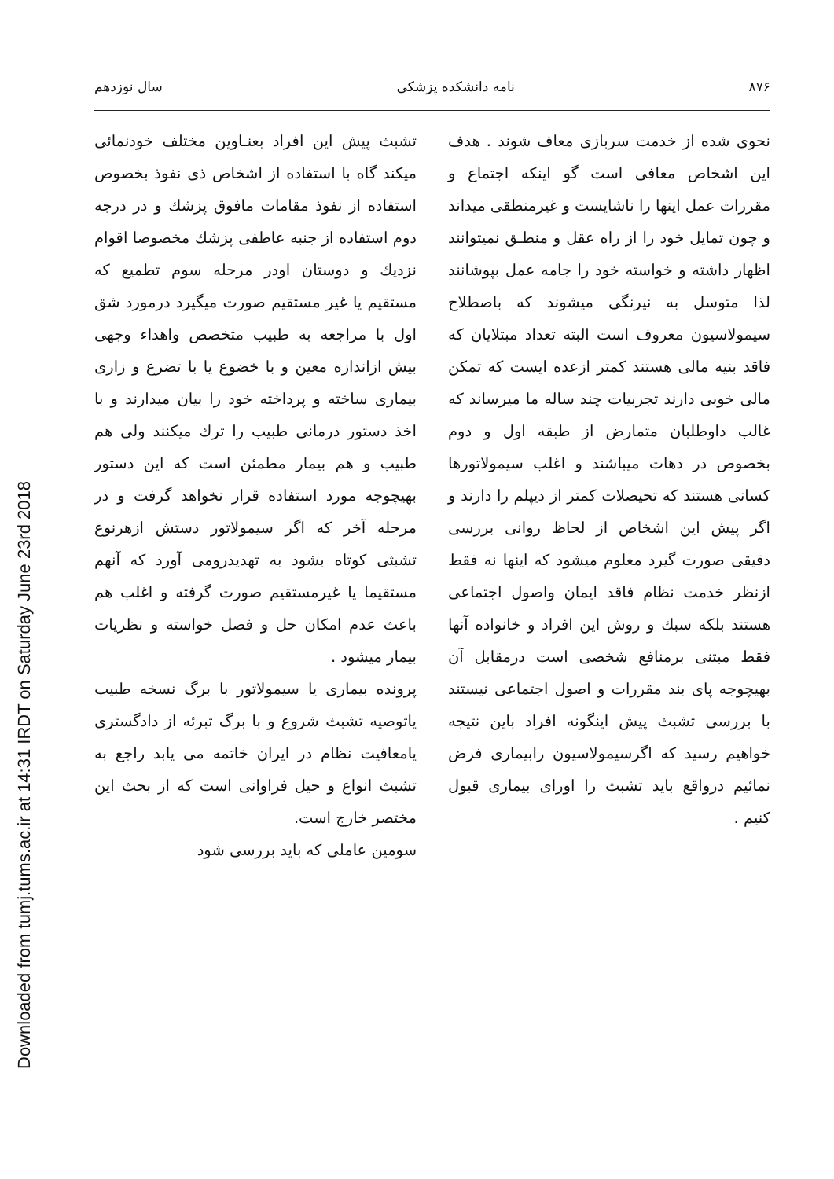Downloaded from tumj.tums.ac.ir at 14:31 IRDT on Saturday June 23rd 2018
۸۷۶ نامه دانشکده پزشکی سال نوزدهم
نحوی شده از خدمت سربازی معاف شوند . هدف این اشخاص معافی است گو اینکه اجتماع و مقررات عمل اینها را ناشایست و غیرمنطقی میداند و چون تمایل خود را از راه عقل و منطـق نمیتوانند اظهار داشته و خواسته خود را جامه عمل بپوشانند لذا متوسل به نیرنگی میشوند که باصطلاح سیمولاسیون معروف است البته تعداد مبتلایان که فاقد بنیه مالی هستند کمتر ازعده ایست که تمکن مالی خوبی دارند تجربیات چند ساله ما میرساند که غالب داوطلبان متمارض از طبقه اول و دوم بخصوص در دهات میباشند و اغلب سیمولاتورها کسانی هستند که تحیصلات کمتر از دیپلم را دارند و اگر پیش این اشخاص از لحاظ روانی بررسی دقیقی صورت گیرد معلوم میشود که اینها نه فقط ازنظر خدمت نظام فاقد ایمان واصول اجتماعی هستند بلکه سبك و روش این افراد و خانواده آنها فقط مبتنی برمنافع شخصی است درمقابل آن بهیچوجه پای بند مقررات و اصول اجتماعی نیستند با بررسی تشبث پیش اینگونه افراد باین نتیجه خواهیم رسید که اگرسیمولاسیون رابیماری فرض نمائیم درواقع باید تشبث را اورای بیماری قبول کنیم .
تشبث پیش این افراد بعنـاوین مختلف خودنمائی میکند گاه با استفاده از اشخاص ذی نفوذ بخصوص استفاده از نفوذ مقامات مافوق پزشك و در درجه دوم استفاده از جنبه عاطفی پزشك مخصوصا اقوام نزدیك و دوستان اودر مرحله سوم تطمیع که مستقیم یا غیر مستقیم صورت میگیرد درمورد شق اول با مراجعه به طبیب متخصص واهداء وجهی بیش ازاندازه معین و با خضوع یا با تضرع و زاری بیماری ساخته و پرداخته خود را بیان میدارند و با اخذ دستور درمانی طبیب را ترك میکنند ولی هم طبیب و هم بیمار مطمئن است که این دستور بهیچوجه مورد استفاده قرار نخواهد گرفت و در مرحله آخر که اگر سیمولاتور دستش ازهرنوع تشبثی کوتاه بشود به تهدیدرومی آورد که آنهم مستقیما یا غیرمستقیم صورت گرفته و اغلب هم باعث عدم امکان حل و فصل خواسته و نظریات بیمار میشود .
پرونده بیماری یا سیمولاتور با برگ نسخه طبیب یاتوصیه تشبث شروع و با برگ تبرئه از دادگستری یامعافیت نظام در ایران خاتمه می یابد راجع به تشبث انواع و حیل فراوانی است که از بحث این مختصر خارج است.
سومین عاملی که باید بررسی شود